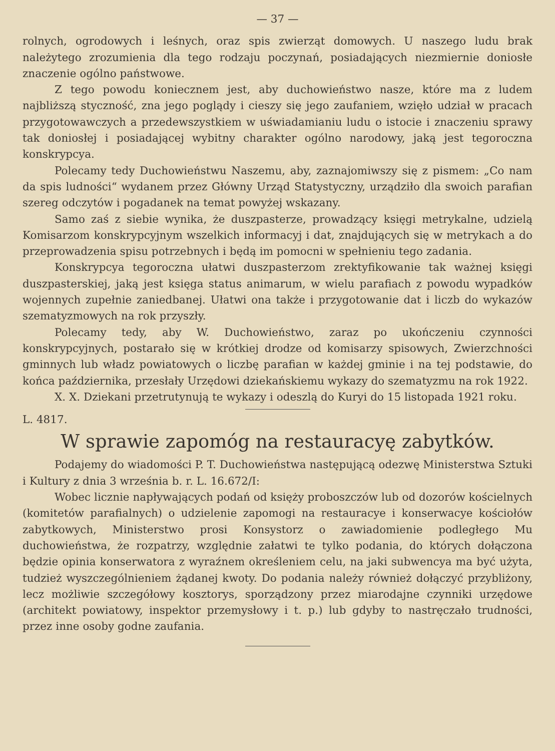— 37 —
rolnych, ogrodowych i leśnych, oraz spis zwierząt domowych. U naszego ludu brak należytego zrozumienia dla tego rodzaju poczynań, posiadających niezmiernie doniosłe znaczenie ogólno państwowe.
Z tego powodu koniecznem jest, aby duchowieństwo nasze, które ma z ludem najbliższą styczność, zna jego poglądy i cieszy się jego zaufaniem, wzięło udział w pracach przygotowawczych a przedewszystkiem w uświadamianiu ludu o istocie i znaczeniu sprawy tak doniosłej i posiadającej wybitny charakter ogólno narodowy, jaką jest tegoroczna konskrypcya.
Polecamy tedy Duchowieństwu Naszemu, aby, zaznajomiwszy się z pismem: „Co nam da spis ludności“ wydanem przez Główny Urząd Statystyczny, urządziło dla swoich parafian szereg odczytów i pogadanek na temat powyżej wskazany.
Samo zaś z siebie wynika, że duszpasterze, prowadzący księgi metrykalne, udzielą Komisarzom konskrypcyjnym wszelkich informacyj i dat, znajdujących się w metrykach a do przeprowadzenia spisu potrzebnych i będą im pomocni w spełnieniu tego zadania.
Konskrypcya tegoroczna ułatwi duszpasterzom zrektyfikowanie tak ważnej księgi duszpasterskiej, jaką jest księga status animarum, w wielu parafiach z powodu wypadków wojennych zupełnie zaniedbanej. Ułatwi ona także i przygotowanie dat i liczb do wykazów szematyzmowych na rok przyszły.
Polecamy tedy, aby W. Duchowieństwo, zaraz po ukończeniu czynności konskrypcyjnych, postarało się w krótkiej drodze od komisarzy spisowych, Zwierzchności gminnych lub władz powiatowych o liczbę parafian w każdej gminie i na tej podstawie, do końca października, przesłały Urzędowi dziekańskiemu wykazy do szematyzmu na rok 1922.
X. X. Dziekani przetrutynują te wykazy i odeszlą do Kuryi do 15 listopada 1921 roku.
L. 4817.
W sprawie zapomóg na restauracyę zabytków.
Podajemy do wiadomości P. T. Duchowieństwa następującą odezwę Ministerstwa Sztuki i Kultury z dnia 3 września b. r. L. 16.672/I:
Wobec licznie napływających podań od księży proboszczów lub od dozorów kościelnych (komitetów parafialnych) o udzielenie zapomogi na restauracye i konserwacye kościołów zabytkowych, Ministerstwo prosi Konsystorz o zawiadomienie podległego Mu duchowieństwa, że rozpatrzy, względnie załatwi te tylko podania, do których dołączona będzie opinia konserwatora z wyraźnem określeniem celu, na jaki subwencya ma być użyta, tudzież wyszczególnieniem żądanej kwoty. Do podania należy również dołączyć przybliżony, lecz możliwie szczegółowy kosztorys, sporządzony przez miarodajne czynniki urzędowe (architekt powiatowy, inspektor przemysłowy i t. p.) lub gdyby to nastręczało trudności, przez inne osoby godne zaufania.